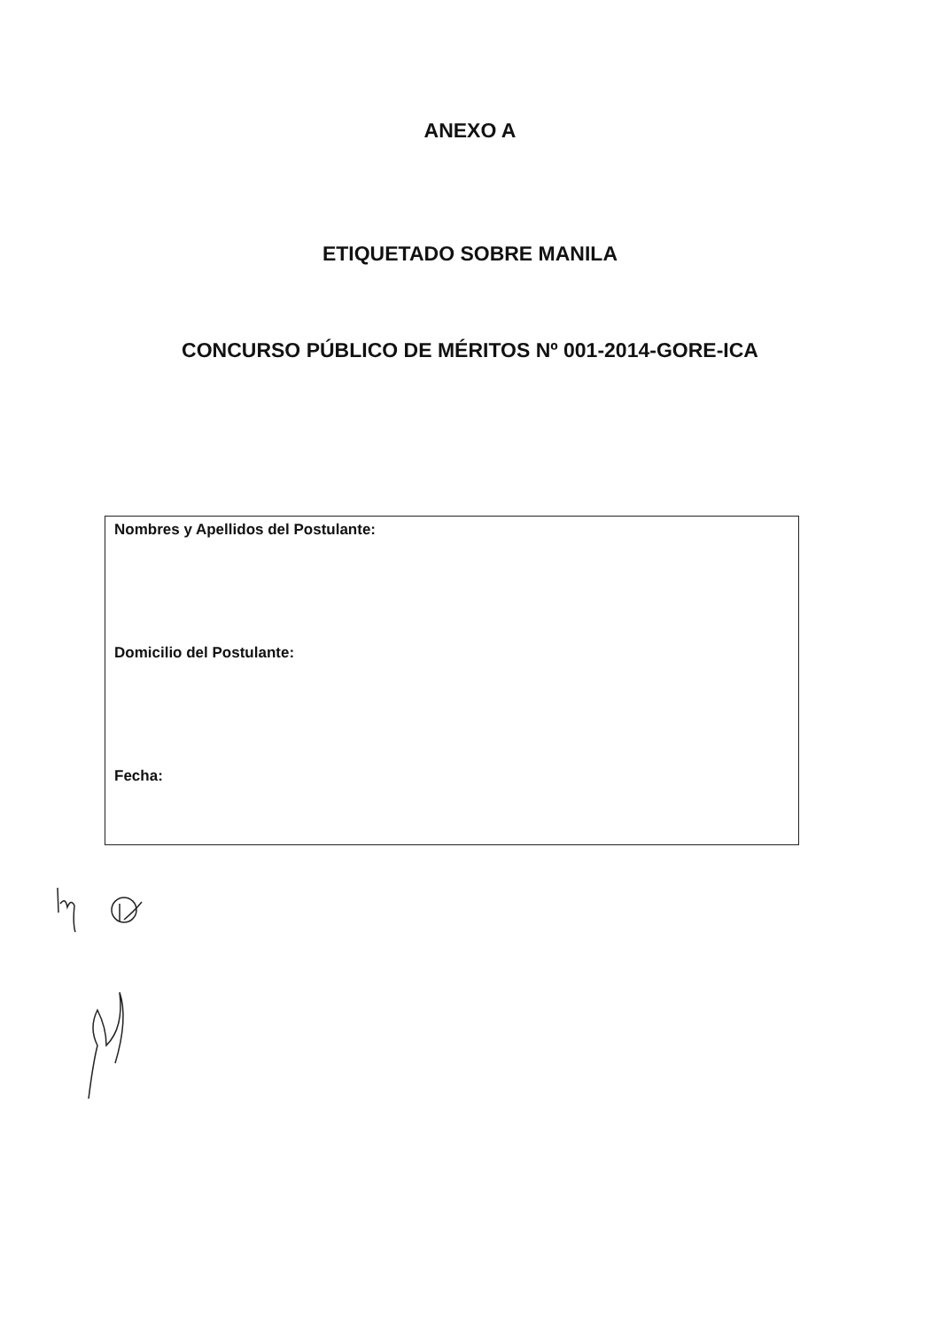ANEXO A
ETIQUETADO SOBRE MANILA
CONCURSO PÚBLICO DE MÉRITOS Nº 001-2014-GORE-ICA
Nombres y Apellidos del Postulante:
Domicilio del Postulante:
Fecha: